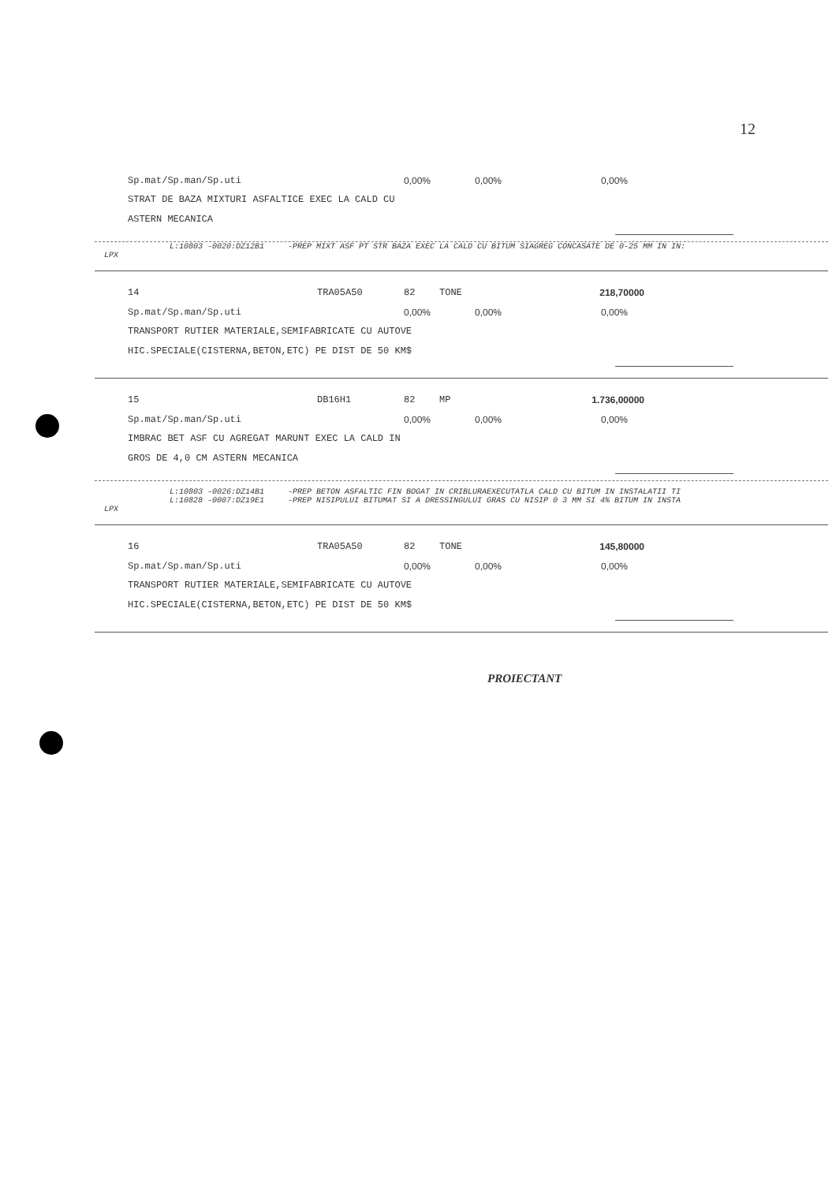12
Sp.mat/Sp.man/Sp.uti 0,00% 0,00% 0,00%
STRAT DE BAZA MIXTURI ASFALTICE EXEC LA CALD CU
ASTERN MECANICA
L:10803 -0020:DZ12B1 -PREP MIXT ASF PT STR BAZA EXEC LA CALD CU BITUM SIAGREG CONCASATE DE 0-25 MM IN IN:
LPX
14 TRA05A50 82 TONE 218,70000
Sp.mat/Sp.man/Sp.uti 0,00% 0,00% 0,00%
TRANSPORT RUTIER MATERIALE,SEMIFABRICATE CU AUTOVE
HIC.SPECIALE(CISTERNA,BETON,ETC) PE DIST DE 50 KM$
15 DB16H1 82 MP 1.736,00000
Sp.mat/Sp.man/Sp.uti 0,00% 0,00% 0,00%
IMBRAC BET ASF CU AGREGAT MARUNT EXEC LA CALD IN
GROS DE 4,0 CM ASTERN MECANICA
L:10803 -0026:DZ14B1 -PREP BETON ASFALTIC FIN BOGAT IN CRIBLURAEXECUTATLA CALD CU BITUM IN INSTALATII TI
L:10828 -0007:DZ19E1 -PREP NISIPULUI BITUMAT SI A DRESSINGULUI GRAS CU NISIP 0 3 MM SI 4% BITUM IN INSTA
LPX
16 TRA05A50 82 TONE 145,80000
Sp.mat/Sp.man/Sp.uti 0,00% 0,00% 0,00%
TRANSPORT RUTIER MATERIALE,SEMIFABRICATE CU AUTOVE
HIC.SPECIALE(CISTERNA,BETON,ETC) PE DIST DE 50 KM$
PROIECTANT